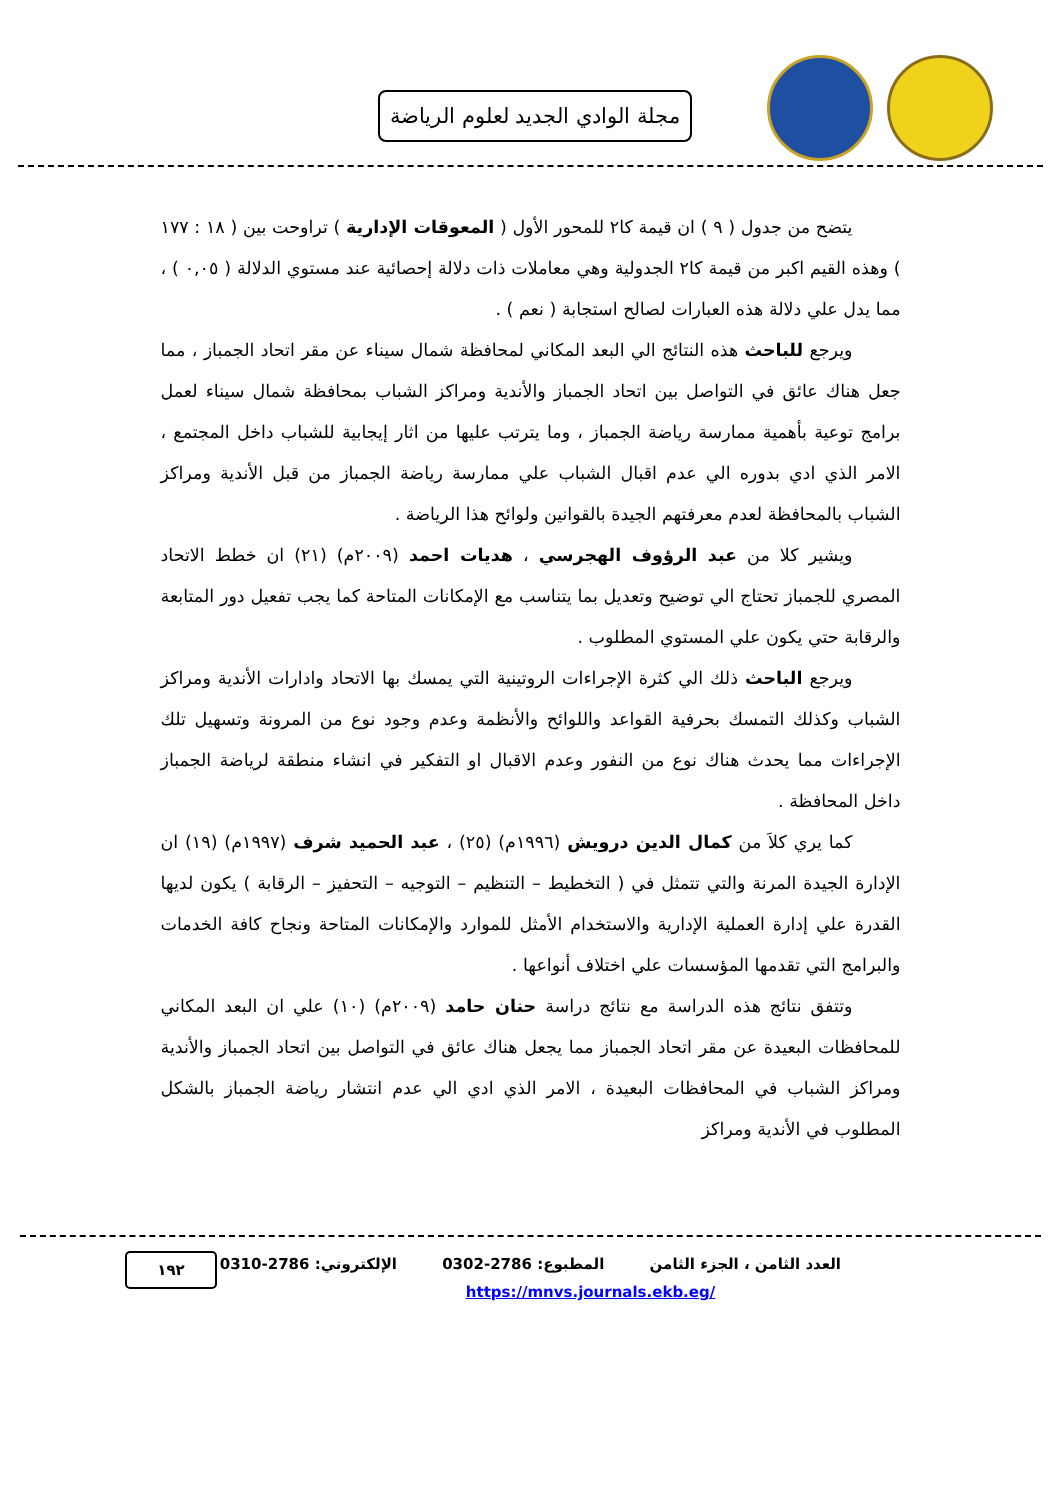مجلة الوادي الجديد لعلوم الرياضة
يتضح من جدول ( ٩ ) ان قيمة كا٢ للمحور الأول ( المعوقات الإدارية ) تراوحت بين ( ١٨ : ١٧٧ ) وهذه القيم اكبر من قيمة كا٢ الجدولية وهي معاملات ذات دلالة إحصائية عند مستوي الدلالة ( ٠,٠٥ ) ، مما يدل علي دلالة هذه العبارات لصالح استجابة ( نعم ) .
ويرجع للباحث هذه النتائج الي البعد المكاني لمحافظة شمال سيناء عن مقر اتحاد الجمباز ، مما جعل هناك عائق في التواصل بين اتحاد الجمباز والأندية ومراكز الشباب بمحافظة شمال سيناء لعمل برامج توعية بأهمية ممارسة رياضة الجمباز ، وما يترتب عليها من اثار إيجابية للشباب داخل المجتمع ، الامر الذي ادي بدوره الي عدم اقبال الشباب علي ممارسة رياضة الجمباز من قبل الأندية ومراكز الشباب بالمحافظة لعدم معرفتهم الجيدة بالقوانين ولوائح هذا الرياضة .
ويشير كلا من عبد الرؤوف الهجرسي ، هديات احمد (٢٠٠٩م) (٢١) ان خطط الاتحاد المصري للجمباز تحتاج الي توضيح وتعديل بما يتناسب مع الإمكانات المتاحة كما يجب تفعيل دور المتابعة والرقابة حتي يكون علي المستوي المطلوب .
ويرجع الباحث ذلك الي كثرة الإجراءات الروتينية التي يمسك بها الاتحاد وادارات الأندية ومراكز الشباب وكذلك التمسك بحرفية القواعد واللوائح والأنظمة وعدم وجود نوع من المرونة وتسهيل تلك الإجراءات مما يحدث هناك نوع من النفور وعدم الاقبال او التفكير في انشاء منطقة لرياضة الجمباز داخل المحافظة .
كما يري كلاَ من كمال الدين درويش (١٩٩٦م) (٢٥) ، عبد الحميد شرف (١٩٩٧م) (١٩) ان الإدارة الجيدة المرنة والتي تتمثل في ( التخطيط – التنظيم – التوجيه – التحفيز – الرقابة ) يكون لديها القدرة علي إدارة العملية الإدارية والاستخدام الأمثل للموارد والإمكانات المتاحة ونجاح كافة الخدمات والبرامج التي تقدمها المؤسسات علي اختلاف أنواعها .
وتتفق نتائج هذه الدراسة مع نتائج دراسة حنان حامد (٢٠٠٩م) (١٠) علي ان البعد المكاني للمحافظات البعيدة عن مقر اتحاد الجمباز مما يجعل هناك عائق في التواصل بين اتحاد الجمباز والأندية ومراكز الشباب في المحافظات البعيدة ، الامر الذي ادي الي عدم انتشار رياضة الجمباز بالشكل المطلوب في الأندية ومراكز
العدد الثامن ، الجزء الثامن المطبوع: 2786-0302 الإلكتروني: 2786-0310
١٩٢
https://mnvs.journals.ekb.eg/